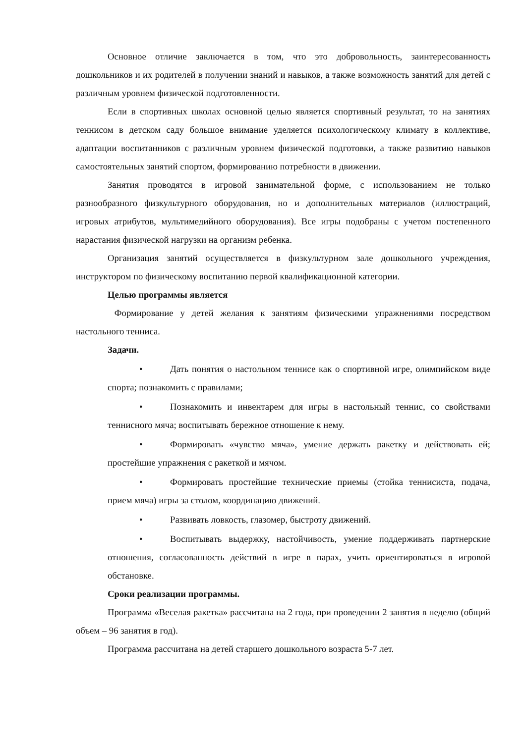Основное отличие заключается в том, что это добровольность, заинтересованность дошкольников и их родителей в получении знаний и навыков, а также возможность занятий для детей с различным уровнем физической подготовленности.
Если в спортивных школах основной целью является спортивный результат, то на занятиях теннисом в детском саду большое внимание уделяется психологическому климату в коллективе, адаптации воспитанников с различным уровнем физической подготовки, а также развитию навыков самостоятельных занятий спортом, формированию потребности в движении.
Занятия проводятся в игровой занимательной форме, с использованием не только разнообразного физкультурного оборудования, но и дополнительных материалов (иллюстраций, игровых атрибутов, мультимедийного оборудования). Все игры подобраны с учетом постепенного нарастания физической нагрузки на организм ребенка.
Организация занятий осуществляется в физкультурном зале дошкольного учреждения, инструктором по физическому воспитанию первой квалификационной категории.
Целью программы является
Формирование у детей желания к занятиям физическими упражнениями посредством настольного тенниса.
Задачи.
• Дать понятия о настольном теннисе как о спортивной игре, олимпийском виде спорта; познакомить с правилами;
• Познакомить и инвентарем для игры в настольный теннис, со свойствами теннисного мяча; воспитывать бережное отношение к нему.
• Формировать «чувство мяча», умение держать ракетку и действовать ей; простейшие упражнения с ракеткой и мячом.
• Формировать простейшие технические приемы (стойка теннисиста, подача, прием мяча) игры за столом, координацию движений.
• Развивать ловкость, глазомер, быстроту движений.
• Воспитывать выдержку, настойчивость, умение поддерживать партнерские отношения, согласованность действий в игре в парах, учить ориентироваться в игровой обстановке.
Сроки реализации программы.
Программа «Веселая ракетка» рассчитана на 2 года, при проведении 2 занятия в неделю (общий объем – 96 занятия в год).
Программа рассчитана на детей старшего дошкольного возраста 5-7 лет.